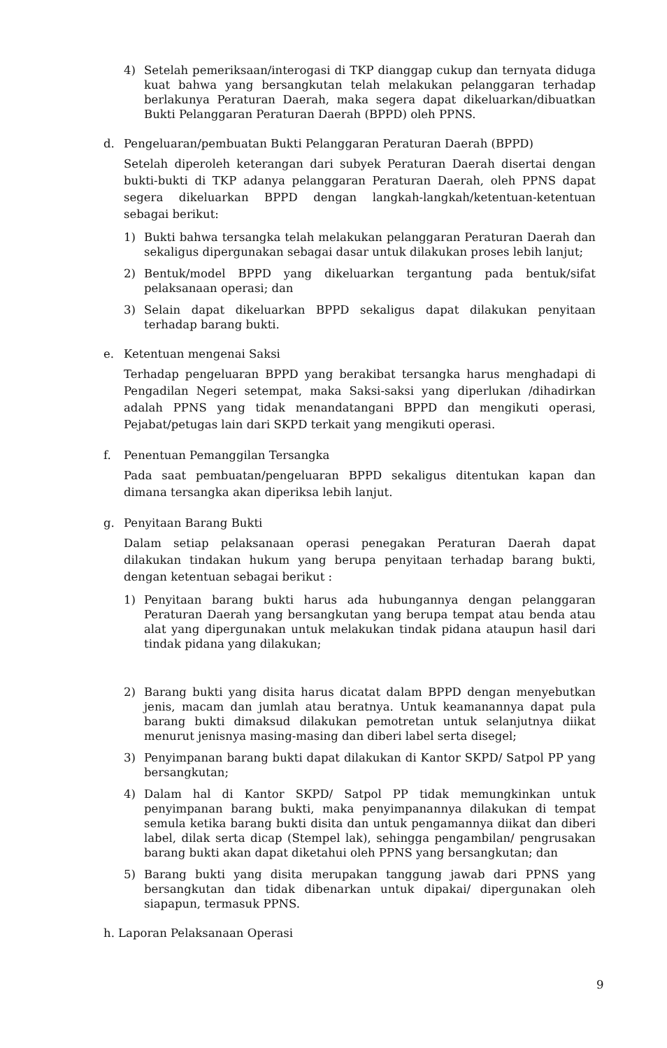4) Setelah pemeriksaan/interogasi di TKP dianggap cukup dan ternyata diduga kuat bahwa yang bersangkutan telah melakukan pelanggaran terhadap berlakunya Peraturan Daerah, maka segera dapat dikeluarkan/dibuatkan Bukti Pelanggaran Peraturan Daerah (BPPD) oleh PPNS.
d. Pengeluaran/pembuatan Bukti Pelanggaran Peraturan Daerah (BPPD)
Setelah diperoleh keterangan dari subyek Peraturan Daerah disertai dengan bukti-bukti di TKP adanya pelanggaran Peraturan Daerah, oleh PPNS dapat segera dikeluarkan BPPD dengan langkah-langkah/ketentuan-ketentuan sebagai berikut:
1) Bukti bahwa tersangka telah melakukan pelanggaran Peraturan Daerah dan sekaligus dipergunakan sebagai dasar untuk dilakukan proses lebih lanjut;
2) Bentuk/model BPPD yang dikeluarkan tergantung pada bentuk/sifat pelaksanaan operasi; dan
3) Selain dapat dikeluarkan BPPD sekaligus dapat dilakukan penyitaan terhadap barang bukti.
e. Ketentuan mengenai Saksi
Terhadap pengeluaran BPPD yang berakibat tersangka harus menghadapi di Pengadilan Negeri setempat, maka Saksi-saksi yang diperlukan /dihadirkan adalah PPNS yang tidak menandatangani BPPD dan mengikuti operasi, Pejabat/petugas lain dari SKPD terkait yang mengikuti operasi.
f. Penentuan Pemanggilan Tersangka
Pada saat pembuatan/pengeluaran BPPD sekaligus ditentukan kapan dan dimana tersangka akan diperiksa lebih lanjut.
g. Penyitaan Barang Bukti
Dalam setiap pelaksanaan operasi penegakan Peraturan Daerah dapat dilakukan tindakan hukum yang berupa penyitaan terhadap barang bukti, dengan ketentuan sebagai berikut :
1) Penyitaan barang bukti harus ada hubungannya dengan pelanggaran Peraturan Daerah yang bersangkutan yang berupa tempat atau benda atau alat yang dipergunakan untuk melakukan tindak pidana ataupun hasil dari tindak pidana yang dilakukan;
2) Barang bukti yang disita harus dicatat dalam BPPD dengan menyebutkan jenis, macam dan jumlah atau beratnya. Untuk keamanannya dapat pula barang bukti dimaksud dilakukan pemotretan untuk selanjutnya diikat menurut jenisnya masing-masing dan diberi label serta disegel;
3) Penyimpanan barang bukti dapat dilakukan di Kantor SKPD/ Satpol PP yang bersangkutan;
4) Dalam hal di Kantor SKPD/ Satpol PP tidak memungkinkan untuk penyimpanan barang bukti, maka penyimpanannya dilakukan di tempat semula ketika barang bukti disita dan untuk pengamannya diikat dan diberi label, dilak serta dicap (Stempel lak), sehingga pengambilan/ pengrusakan barang bukti akan dapat diketahui oleh PPNS yang bersangkutan; dan
5) Barang bukti yang disita merupakan tanggung jawab dari PPNS yang bersangkutan dan tidak dibenarkan untuk dipakai/ dipergunakan oleh siapapun, termasuk PPNS.
h. Laporan Pelaksanaan Operasi
9